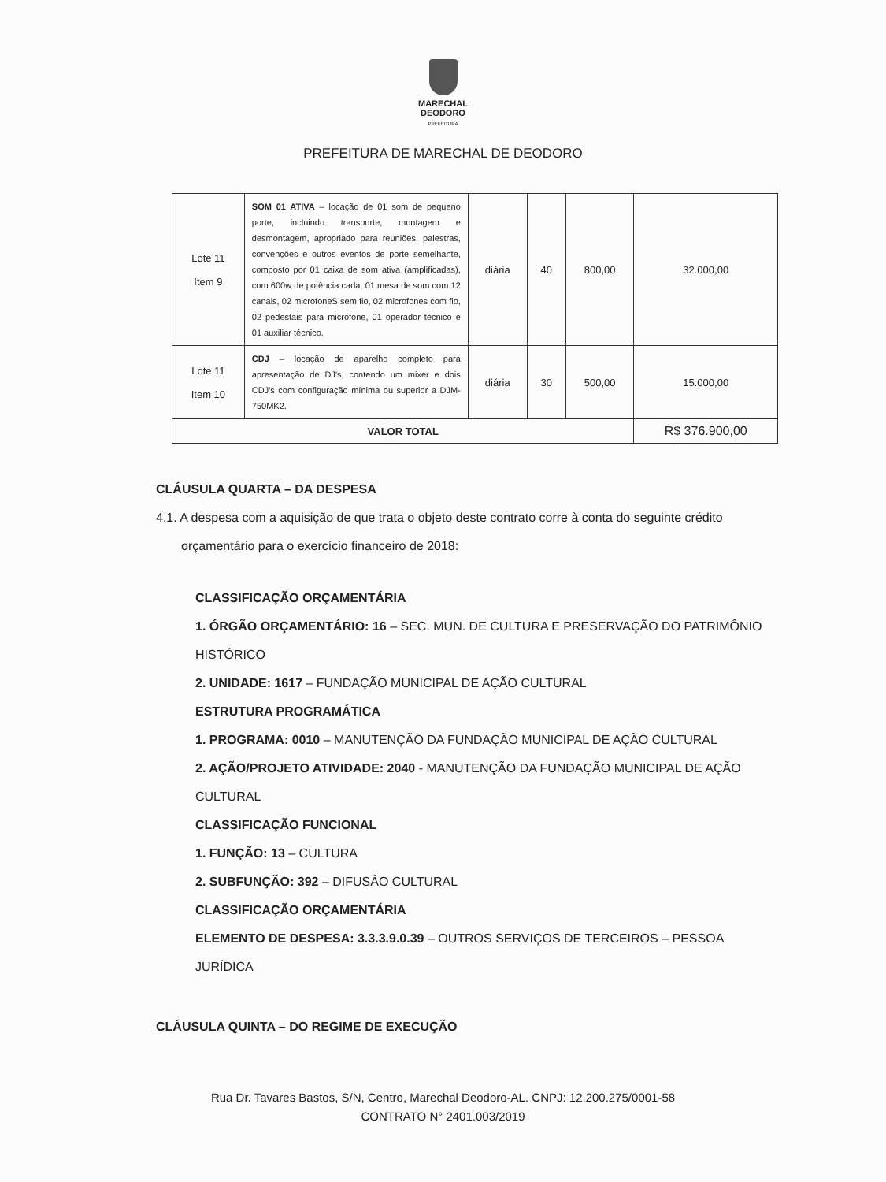MARECHAL
DEODORO
PREFEITURA
PREFEITURA DE MARECHAL DE DEODORO
| Lote 11 Item 9 | SOM 01 ATIVA – locação de 01 som de pequeno porte, incluindo transporte, montagem e desmontagem, apropriado para reuniões, palestras, convenções e outros eventos de porte semelhante, composto por 01 caixa de som ativa (amplificadas), com 600w de potência cada, 01 mesa de som com 12 canais, 02 microfoneS sem fio, 02 microfones com fio, 02 pedestais para microfone, 01 operador técnico e 01 auxiliar técnico. | diária | 40 | 800,00 | 32.000,00 |
| Lote 11 Item 10 | CDJ – locação de aparelho completo para apresentação de DJ's, contendo um mixer e dois CDJ's com configuração mínima ou superior a DJM-750MK2. | diária | 30 | 500,00 | 15.000,00 |
| VALOR TOTAL | | | | | R$ 376.900,00 |
CLÁUSULA QUARTA – DA DESPESA
4.1. A despesa com a aquisição de que trata o objeto deste contrato corre à conta do seguinte crédito
orçamentário para o exercício financeiro de 2018:
CLASSIFICAÇÃO ORÇAMENTÁRIA
1. ÓRGÃO ORÇAMENTÁRIO: 16 – SEC. MUN. DE CULTURA E PRESERVAÇÃO DO PATRIMÔNIO HISTÓRICO
2. UNIDADE: 1617 – FUNDAÇÃO MUNICIPAL DE AÇÃO CULTURAL
ESTRUTURA PROGRAMÁTICA
1. PROGRAMA: 0010 – MANUTENÇÃO DA FUNDAÇÃO MUNICIPAL DE AÇÃO CULTURAL
2. AÇÃO/PROJETO ATIVIDADE: 2040 - MANUTENÇÃO DA FUNDAÇÃO MUNICIPAL DE AÇÃO CULTURAL
CLASSIFICAÇÃO FUNCIONAL
1. FUNÇÃO: 13 – CULTURA
2. SUBFUNÇÃO: 392 – DIFUSÃO CULTURAL
CLASSIFICAÇÃO ORÇAMENTÁRIA
ELEMENTO DE DESPESA: 3.3.3.9.0.39 – OUTROS SERVIÇOS DE TERCEIROS – PESSOA JURÍDICA
CLÁUSULA QUINTA – DO REGIME DE EXECUÇÃO
Rua Dr. Tavares Bastos, S/N, Centro, Marechal Deodoro-AL. CNPJ: 12.200.275/0001-58
CONTRATO N° 2401.003/2019